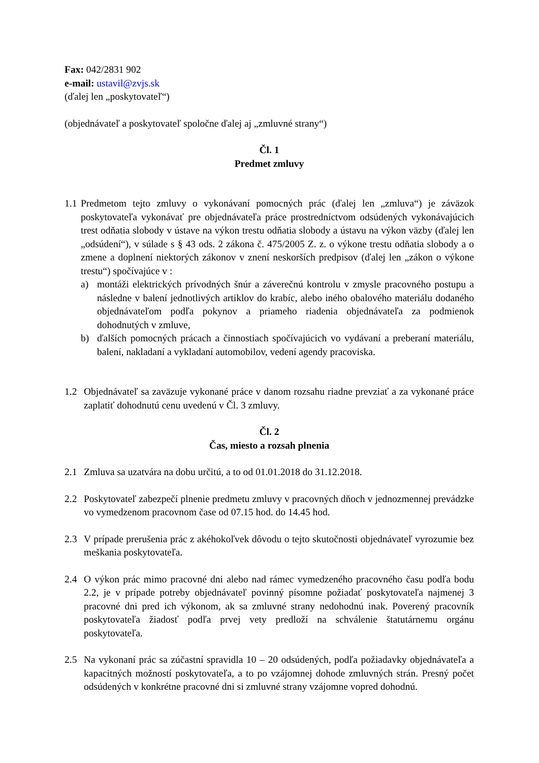Fax: 042/2831 902
e-mail: ustavil@zvjs.sk
(ďalej len „poskytovateľ“)
(objednávateľ a poskytovateľ spoločne ďalej aj „zmluvné strany“)
Čl. 1
Predmet zmluvy
1.1
Predmetom tejto zmluvy o vykonávaní pomocných prác (ďalej len „zmluva“) je záväzok poskytovateľa vykonávať pre objednávateľa práce prostredníctvom odsúdených vykonávajúcich trest odňatia slobody v ústave na výkon trestu odňatia slobody a ústavu na výkon väzby (ďalej len „odsúdení“), v súlade s § 43 ods. 2 zákona č. 475/2005 Z. z. o výkone trestu odňatia slobody a o zmene a doplnení niektorých zákonov v znení neskorších predpisov (ďalej len „zákon o výkone trestu“) spočívajúce v :
a) montáži elektrických prívodných šnúr a záverečnú kontrolu v zmysle pracovného postupu a následne v balení jednotlivých artiklov do krabíc, alebo iného obalového materiálu dodaného objednávateľom podľa pokynov a priameho riadenia objednávateľa za podmienok dohodnutých v zmluve,
b) ďalších pomocných prácach a činnostiach spočívajúcich vo vydávaní a preberaní materiálu, balení, nakladaní a vykladaní automobilov, vedení agendy pracoviska.
1.2 Objednávateľ sa zaväzuje vykonané práce v danom rozsahu riadne prevziať a za vykonané práce zaplatiť dohodnutú cenu uvedenú v Čl. 3 zmluvy.
Čl. 2
Čas, miesto a rozsah plnenia
2.1 Zmluva sa uzatvára na dobu určitú, a to od 01.01.2018 do 31.12.2018.
2.2 Poskytovateľ zabezpečí plnenie predmetu zmluvy v pracovných dňoch v jednozmennej prevádzke vo vymedzenom pracovnom čase od 07.15 hod. do 14.45 hod.
2.3 V prípade prerušenia prác z akéhokoľvek dôvodu o tejto skutočnosti objednávateľ vyrozumie bez meškania poskytovateľa.
2.4 O výkon prác mimo pracovné dni alebo nad rámec vymedzeného pracovného času podľa bodu 2.2, je v prípade potreby objednávateľ povinný písomne požiadať poskytovateľa najmenej 3 pracovné dni pred ich výkonom, ak sa zmluvné strany nedohodnú inak. Poverený pracovník poskytovateľa žiadosť podľa prvej vety predloží na schválenie štatutárnemu orgánu poskytovateľa.
2.5 Na vykonaní prác sa zúčastní spravidla 10 – 20 odsúdených, podľa požiadavky objednávateľa a kapacitných možností poskytovateľa, a to po vzájomnej dohode zmluvných strán. Presný počet odsúdených v konkrétne pracovné dni si zmluvné strany vzájomne vopred dohodnú.